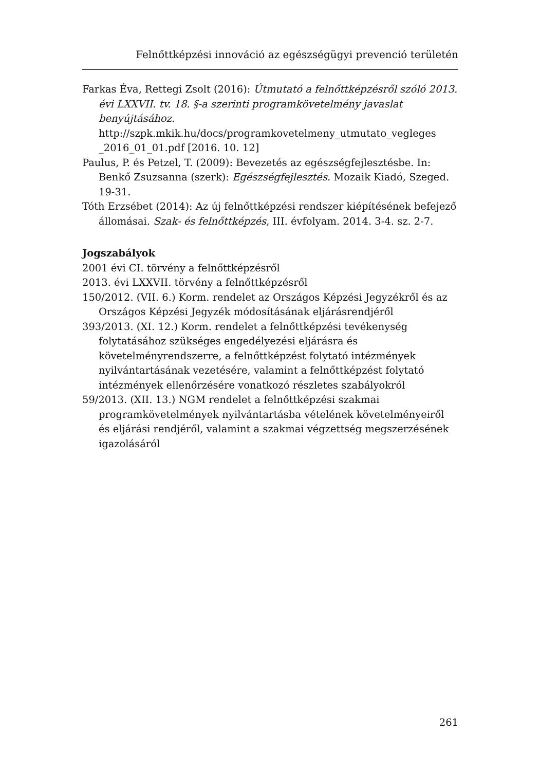Felnőttképzési innováció az egészségügyi prevenció területén
Farkas Éva, Rettegi Zsolt (2016): Útmutató a felnőttképzésről szóló 2013. évi LXXVII. tv. 18. §-a szerinti programkövetelmény javaslat benyújtásához. http://szpk.mkik.hu/docs/programkovetelmeny_utmutato_vegleges _2016_01_01.pdf [2016. 10. 12]
Paulus, P. és Petzel, T. (2009): Bevezetés az egészségfejlesztésbe. In: Benkő Zsuzsanna (szerk): Egészségfejlesztés. Mozaik Kiadó, Szeged. 19-31.
Tóth Erzsébet (2014): Az új felnőttképzési rendszer kiépítésének befejező állomásai. Szak- és felnőttképzés, III. évfolyam. 2014. 3-4. sz. 2-7.
Jogszabályok
2001 évi CI. törvény a felnőttképzésről
2013. évi LXXVII. törvény a felnőttképzésről
150/2012. (VII. 6.) Korm. rendelet az Országos Képzési Jegyzékről és az Országos Képzési Jegyzék módosításának eljárásrendjéről
393/2013. (XI. 12.) Korm. rendelet a felnőttképzési tevékenység folytatásához szükséges engedélyezési eljárásra és követelményrendszerre, a felnőttképzést folytató intézmények nyilvántartásának vezetésére, valamint a felnőttképzést folytató intézmények ellenőrzésére vonatkozó részletes szabályokról
59/2013. (XII. 13.) NGM rendelet a felnőttképzési szakmai programkövetelmények nyilvántartásba vételének követelményeiről és eljárási rendjéről, valamint a szakmai végzettség megszerzésének igazolásáról
261